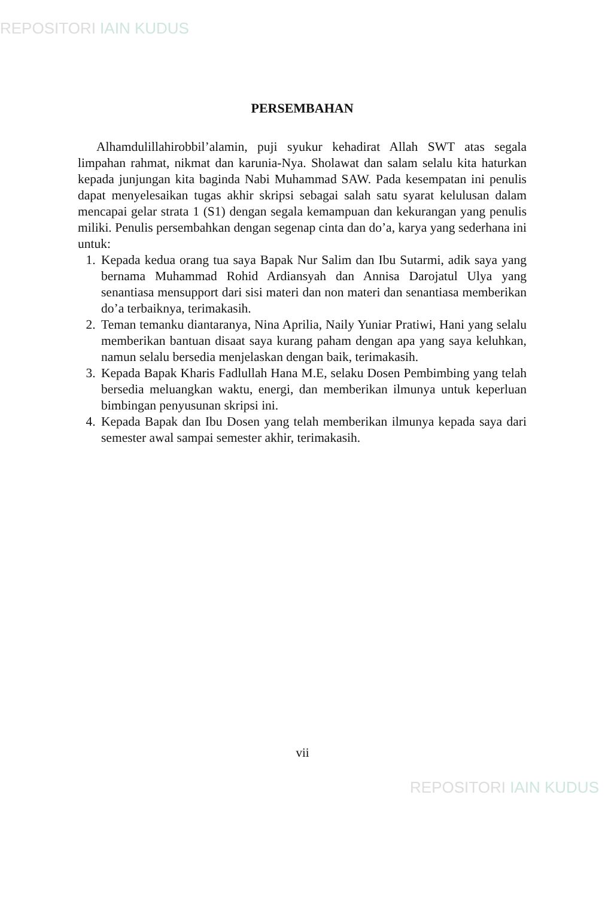REPOSITORI IAIN KUDUS
PERSEMBAHAN
Alhamdulillahirobbil’alamin, puji syukur kehadirat Allah SWT atas segala limpahan rahmat, nikmat dan karunia-Nya. Sholawat dan salam selalu kita haturkan kepada junjungan kita baginda Nabi Muhammad SAW. Pada kesempatan ini penulis dapat menyelesaikan tugas akhir skripsi sebagai salah satu syarat kelulusan dalam mencapai gelar strata 1 (S1) dengan segala kemampuan dan kekurangan yang penulis miliki. Penulis persembahkan dengan segenap cinta dan do’a, karya yang sederhana ini untuk:
1. Kepada kedua orang tua saya Bapak Nur Salim dan Ibu Sutarmi, adik saya yang bernama Muhammad Rohid Ardiansyah dan Annisa Darojatul Ulya yang senantiasa mensupport dari sisi materi dan non materi dan senantiasa memberikan do’a terbaiknya, terimakasih.
2. Teman temanku diantaranya, Nina Aprilia, Naily Yuniar Pratiwi, Hani yang selalu memberikan bantuan disaat saya kurang paham dengan apa yang saya keluhkan, namun selalu bersedia menjelaskan dengan baik, terimakasih.
3. Kepada Bapak Kharis Fadlullah Hana M.E, selaku Dosen Pembimbing yang telah bersedia meluangkan waktu, energi, dan memberikan ilmunya untuk keperluan bimbingan penyusunan skripsi ini.
4. Kepada Bapak dan Ibu Dosen yang telah memberikan ilmunya kepada saya dari semester awal sampai semester akhir, terimakasih.
vii
REPOSITORI IAIN KUDUS